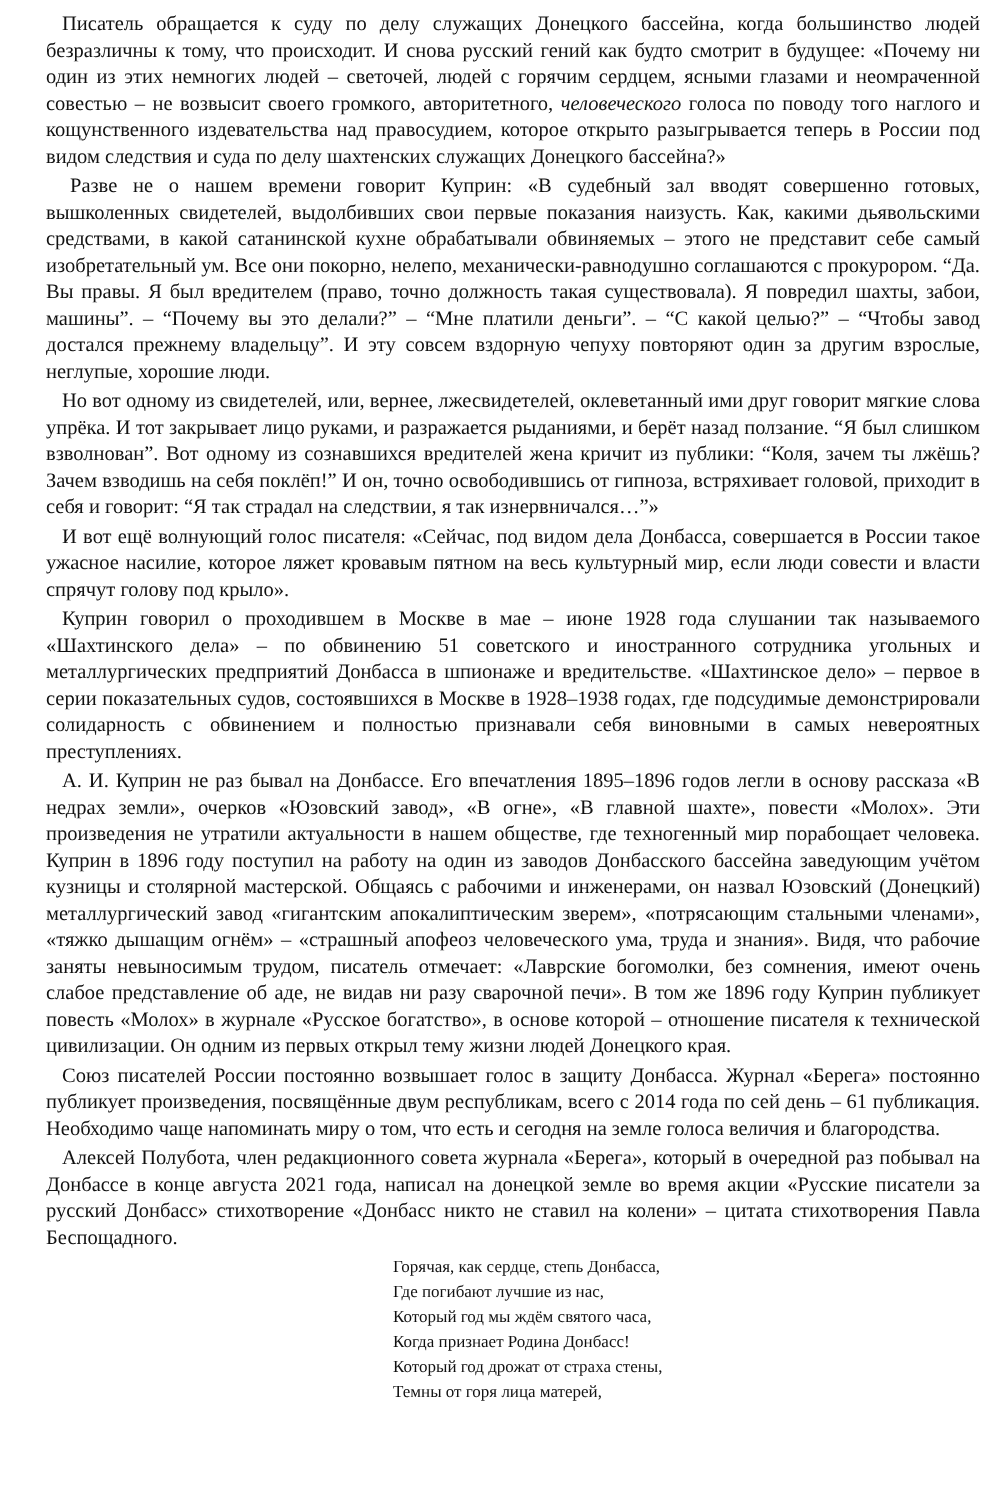Писатель обращается к суду по делу служащих Донецкого бассейна, когда большинство людей безразличны к тому, что происходит. И снова русский гений как будто смотрит в будущее: «Почему ни один из этих немногих людей – светочей, людей с горячим сердцем, ясными глазами и неомраченной совестью – не возвысит своего громкого, авторитетного, человеческого голоса по поводу того наглого и кощунственного издевательства над правосудием, которое открыто разыгрывается теперь в России под видом следствия и суда по делу шахтенских служащих Донецкого бассейна?»
Разве не о нашем времени говорит Куприн: «В судебный зал вводят совершенно готовых, вышколенных свидетелей, выдолбивших свои первые показания наизусть. Как, какими дьявольскими средствами, в какой сатанинской кухне обрабатывали обвиняемых – этого не представит себе самый изобретательный ум. Все они покорно, нелепо, механически-равнодушно соглашаются с прокурором. “Да. Вы правы. Я был вредителем (право, точно должность такая существовала). Я повредил шахты, забои, машины”. – “Почему вы это делали?” – “Мне платили деньги”. – “С какой целью?” – “Чтобы завод достался прежнему владельцу”. И эту совсем вздорную чепуху повторяют один за другим взрослые, неглупые, хорошие люди.
Но вот одному из свидетелей, или, вернее, лжесвидетелей, оклеветанный ими друг говорит мягкие слова упрёка. И тот закрывает лицо руками, и разражается рыданиями, и берёт назад ползание. “Я был слишком взволнован”. Вот одному из сознавшихся вредителей жена кричит из публики: “Коля, зачем ты лжёшь? Зачем взводишь на себя поклёп!” И он, точно освободившись от гипноза, встряхивает головой, приходит в себя и говорит: “Я так страдал на следствии, я так изнервничался…”»
И вот ещё волнующий голос писателя: «Сейчас, под видом дела Донбасса, совершается в России такое ужасное насилие, которое ляжет кровавым пятном на весь культурный мир, если люди совести и власти спрячут голову под крыло».
Куприн говорил о проходившем в Москве в мае – июне 1928 года слушании так называемого «Шахтинского дела» – по обвинению 51 советского и иностранного сотрудника угольных и металлургических предприятий Донбасса в шпионаже и вредительстве. «Шахтинское дело» – первое в серии показательных судов, состоявшихся в Москве в 1928–1938 годах, где подсудимые демонстрировали солидарность с обвинением и полностью признавали себя виновными в самых невероятных преступлениях.
А. И. Куприн не раз бывал на Донбассе. Его впечатления 1895–1896 годов легли в основу рассказа «В недрах земли», очерков «Юзовский завод», «В огне», «В главной шахте», повести «Молох». Эти произведения не утратили актуальности в нашем обществе, где техногенный мир порабощает человека. Куприн в 1896 году поступил на работу на один из заводов Донбасского бассейна заведующим учётом кузницы и столярной мастерской. Общаясь с рабочими и инженерами, он назвал Юзовский (Донецкий) металлургический завод «гигантским апокалиптическим зверем», «потрясающим стальными членами», «тяжко дышащим огнём» – «страшный апофеоз человеческого ума, труда и знания». Видя, что рабочие заняты невыносимым трудом, писатель отмечает: «Лаврские богомолки, без сомнения, имеют очень слабое представление об аде, не видав ни разу сварочной печи». В том же 1896 году Куприн публикует повесть «Молох» в журнале «Русское богатство», в основе которой – отношение писателя к технической цивилизации. Он одним из первых открыл тему жизни людей Донецкого края.
Союз писателей России постоянно возвышает голос в защиту Донбасса. Журнал «Берега» постоянно публикует произведения, посвящённые двум республикам, всего с 2014 года по сей день – 61 публикация. Необходимо чаще напоминать миру о том, что есть и сегодня на земле голоса величия и благородства.
Алексей Полубота, член редакционного совета журнала «Берега», который в очередной раз побывал на Донбассе в конце августа 2021 года, написал на донецкой земле во время акции «Русские писатели за русский Донбасс» стихотворение «Донбасс никто не ставил на колени» – цитата стихотворения Павла Беспощадного.
Горячая, как сердце, степь Донбасса,
Где погибают лучшие из нас,
Который год мы ждём святого часа,
Когда признает Родина Донбасс!
Который год дрожат от страха стены,
Темны от горя лица матерей,